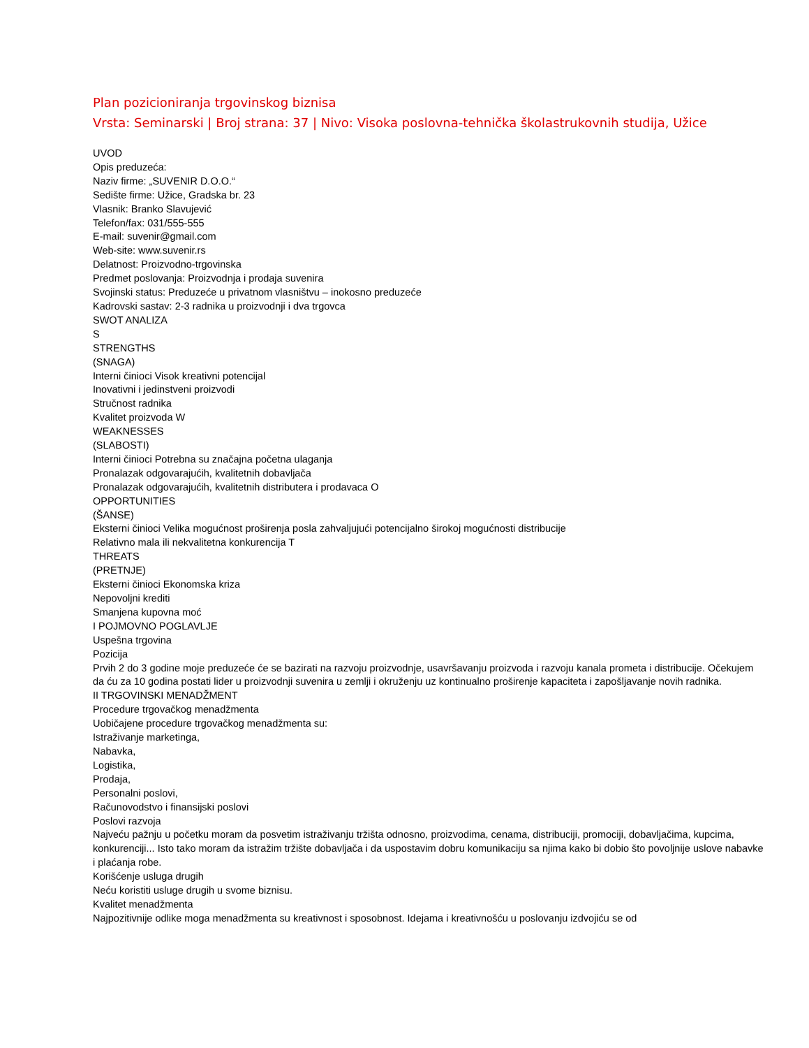Plan pozicioniranja trgovinskog biznisa
Vrsta: Seminarski | Broj strana: 37 | Nivo: Visoka poslovna-tehnička školastrukovnih studija, Užice
UVOD
Opis preduzeća:
Naziv firme: „SUVENIR D.O.O.“
Sedište firme: Užice, Gradska br. 23
Vlasnik: Branko Slavujević
Telefon/fax: 031/555-555
E-mail: suvenir@gmail.com
Web-site: www.suvenir.rs
Delatnost: Proizvodno-trgovinska
Predmet poslovanja: Proizvodnja i prodaja suvenira
Svojinski status: Preduzeće u privatnom vlasništvu – inokosno preduzeće
Kadrovski sastav: 2-3 radnika u proizvodnji i dva trgovca
SWOT ANALIZA
S
STRENGTHS
(SNAGA)
Interni činioci Visok kreativni potencijal
Inovativni i jedinstveni proizvodi
Stručnost radnika
Kvalitet proizvoda W
WEAKNESSES
(SLABOSTI)
Interni činioci Potrebna su značajna početna ulaganja
Pronalazak odgovarajućih, kvalitetnih dobavljača
Pronalazak odgovarajućih, kvalitetnih distributera i prodavaca O
OPPORTUNITIES
(ŠANSE)
Eksterni činioci Velika mogućnost proširenja posla zahvaljujući potencijalno širokoj mogućnosti distribucije
Relativno mala ili nekvalitetna konkurencija T
THREATS
(PRETNJE)
Eksterni činioci Ekonomska kriza
Nepovoljni krediti
Smanjena kupovna moć
I POJMOVNO POGLAVLJE
Uspešna trgovina
Pozicija
Prvih 2 do 3 godine moje preduzeće će se bazirati na razvoju proizvodnje, usavršavanju proizvoda i razvoju kanala prometa i distribucije. Očekujem da ću za 10 godina postati lider u proizvodnji suvenira u zemlji i okruženju uz kontinualno proširenje kapaciteta i zapošljavanje novih radnika.
II TRGOVINSKI MENADŽMENT
Procedure trgovačkog menadžmenta
Uobičajene procedure trgovačkog menadžmenta su:
Istraživanje marketinga,
Nabavka,
Logistika,
Prodaja,
Personalni poslovi,
Računovodstvo i finansijski poslovi
Poslovi razvoja
Najveću pažnju u početku moram da posvetim istraživanju tržišta odnosno, proizvodima, cenama, distribuciji, promociji, dobavljačima, kupcima, konkurenciji... Isto tako moram da istražim tržište dobavljača i da uspostavim dobru komunikaciju sa njima kako bi dobio što povoljnije uslove nabavke i plaćanja robe.
Korišćenje usluga drugih
Neću koristiti usluge drugih u svome biznisu.
Kvalitet menadžmenta
Najpozitivnije odlike moga menadžmenta su kreativnost i sposobnost. Idejama i kreativnošću u poslovanju izdvojiću se od